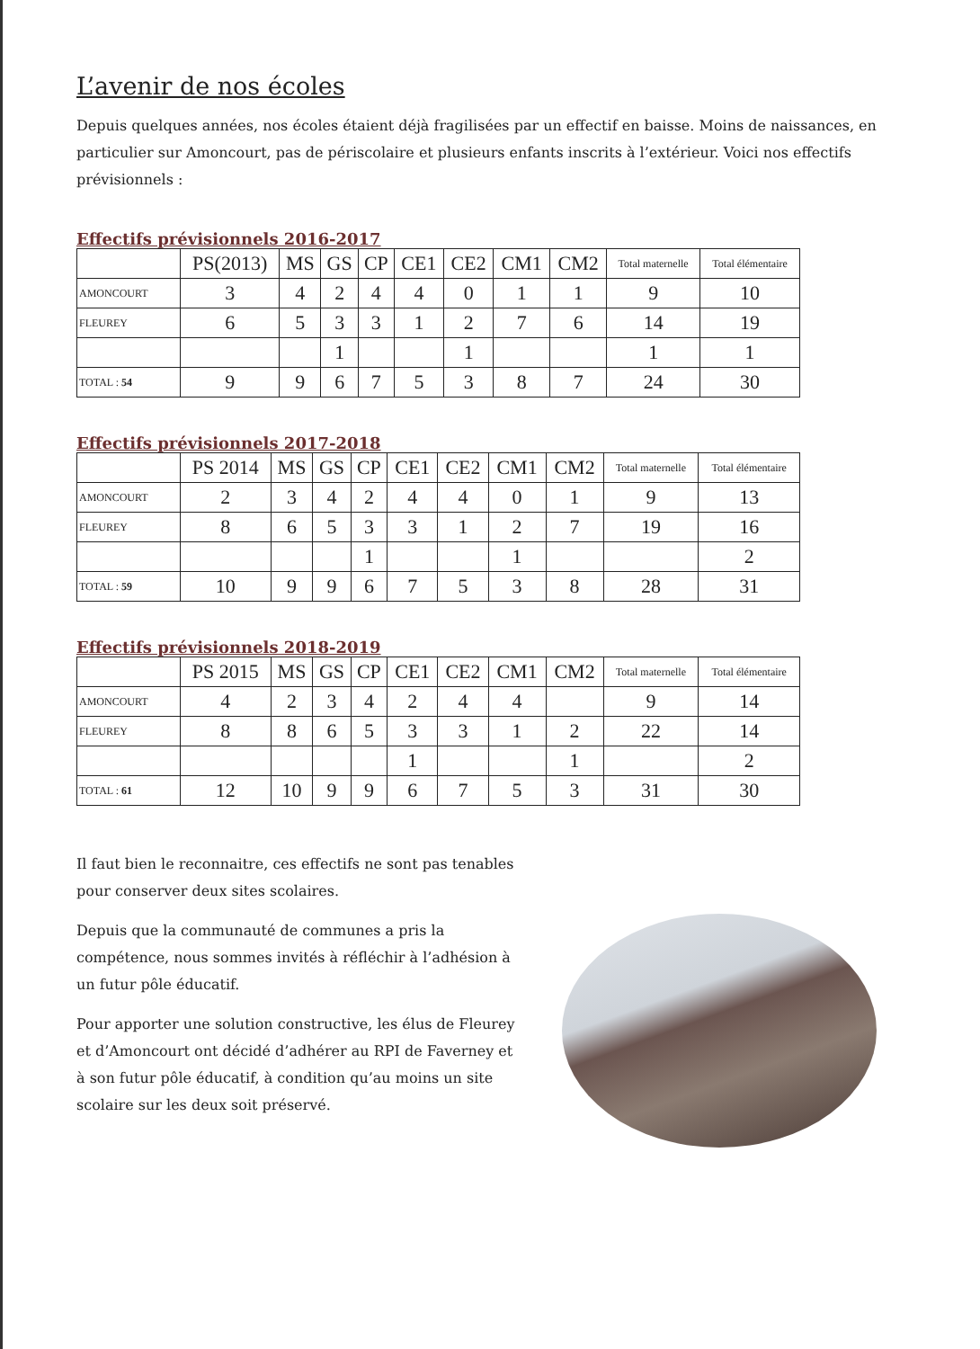L’avenir de nos écoles
Depuis quelques années, nos écoles étaient déjà fragilisées par un effectif en baisse. Moins de naissances, en particulier sur Amoncourt, pas de périscolaire et plusieurs enfants inscrits à l’extérieur. Voici nos effectifs prévisionnels :
Effectifs prévisionnels 2016-2017
| | PS(2013) | MS | GS | CP | CE1 | CE2 | CM1 | CM2 | Total maternelle | Total élémentaire |
| --- | --- | --- | --- | --- | --- | --- | --- | --- | --- | --- |
| AMONCOURT | 3 | 4 | 2 | 4 | 4 | 0 | 1 | 1 | 9 | 10 |
| FLEUREY | 6 | 5 | 3 | 3 | 1 | 2 | 7 | 6 | 14 | 19 |
| | | | 1 | | | 1 | | | 1 | 1 |
| TOTAL : 54 | 9 | 9 | 6 | 7 | 5 | 3 | 8 | 7 | 24 | 30 |
Effectifs prévisionnels 2017-2018
| | PS 2014 | MS | GS | CP | CE1 | CE2 | CM1 | CM2 | Total maternelle | Total élémentaire |
| --- | --- | --- | --- | --- | --- | --- | --- | --- | --- | --- |
| AMONCOURT | 2 | 3 | 4 | 2 | 4 | 4 | 0 | 1 | 9 | 13 |
| FLEUREY | 8 | 6 | 5 | 3 | 3 | 1 | 2 | 7 | 19 | 16 |
| | | | | 1 | | | 1 | | | 2 |
| TOTAL : 59 | 10 | 9 | 9 | 6 | 7 | 5 | 3 | 8 | 28 | 31 |
Effectifs prévisionnels 2018-2019
| | PS 2015 | MS | GS | CP | CE1 | CE2 | CM1 | CM2 | Total maternelle | Total élémentaire |
| --- | --- | --- | --- | --- | --- | --- | --- | --- | --- | --- |
| AMONCOURT | 4 | 2 | 3 | 4 | 2 | 4 | 4 | | 9 | 14 |
| FLEUREY | 8 | 8 | 6 | 5 | 3 | 3 | 1 | 2 | 22 | 14 |
| | | | | | 1 | | | 1 | | 2 |
| TOTAL : 61 | 12 | 10 | 9 | 9 | 6 | 7 | 5 | 3 | 31 | 30 |
Il faut bien le reconnaitre, ces effectifs ne sont pas tenables pour conserver deux sites scolaires.
Depuis que la communauté de communes a pris la compétence, nous sommes invités à réfléchir à l’adhésion à un futur pôle éducatif.
Pour apporter une solution constructive, les élus de Fleurey et d’Amoncourt ont décidé d’adhérer au RPI de Faverney et à son futur pôle éducatif, à condition qu’au moins un site scolaire sur les deux soit préservé.